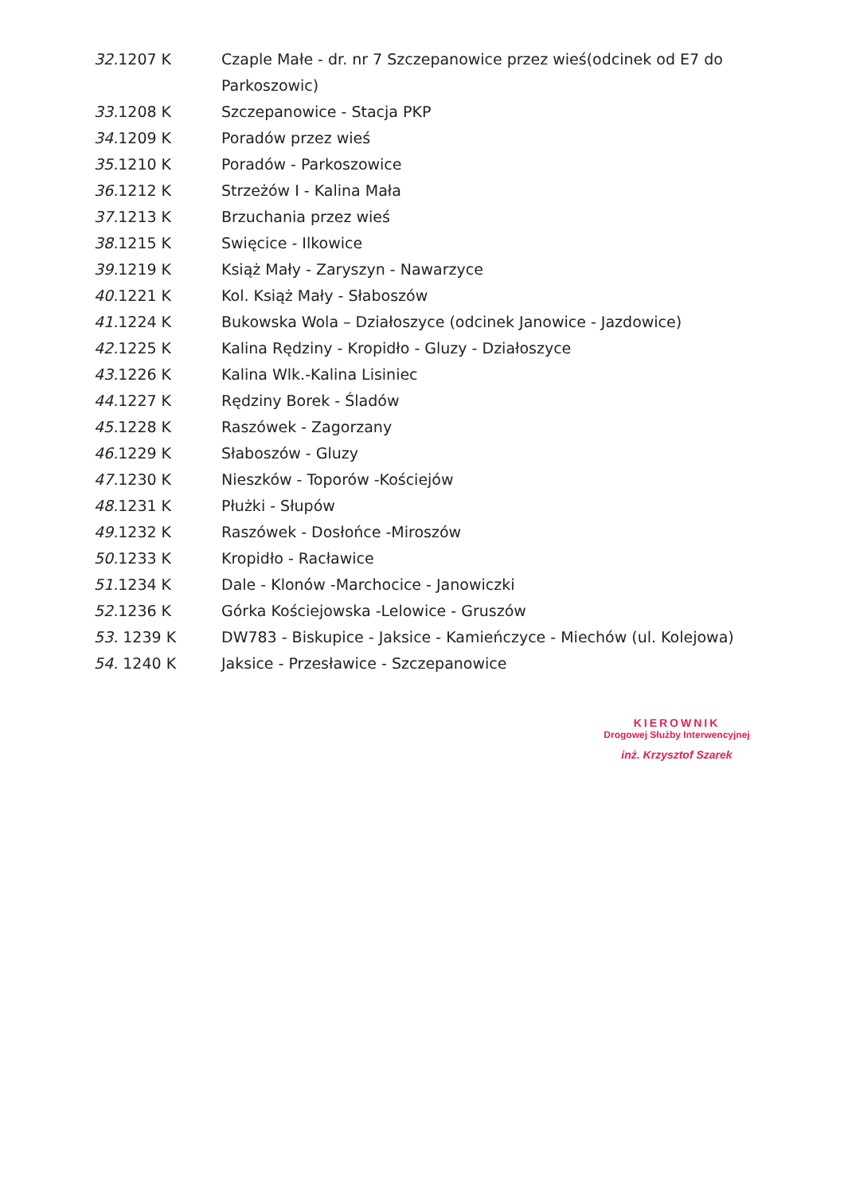32. 1207 K Czaple Małe - dr. nr 7 Szczepanowice przez wieś(odcinek od E7 do Parkoszowic)
33. 1208 K Szczepanowice - Stacja PKP
34. 1209 K Poradów przez wieś
35. 1210 K Poradów - Parkoszowice
36. 1212 K Strzeżów I - Kalina Mała
37. 1213 K Brzuchania przez wieś
38. 1215 K Swięcice - Ilkowice
39. 1219 K Książ Mały - Zaryszyn - Nawarzyce
40. 1221 K Kol. Książ Mały - Słaboszów
41. 1224 K Bukowska Wola – Działoszyce (odcinek Janowice - Jazdowice)
42. 1225 K Kalina Rędziny - Kropidło - Gluzy - Działoszyce
43. 1226 K Kalina Wlk.-Kalina Lisiniec
44. 1227 K Rędziny Borek - Śladów
45. 1228 K Raszówek - Zagorzany
46. 1229 K Słaboszów - Gluzy
47. 1230 K Nieszków - Toporów -Kościejów
48. 1231 K Płużki - Słupów
49. 1232 K Raszówek - Dosłońce -Miroszów
50. 1233 K Kropidło - Racławice
51. 1234 K Dale - Klonów -Marchocice - Janowiczki
52. 1236 K Górka Kościejowska -Lelowice - Gruszów
53. 1239 K DW783 - Biskupice - Jaksice - Kamieńczyce - Miechów (ul. Kolejowa)
54. 1240 K Jaksice - Przesławice - Szczepanowice
KIEROWNIK
Drogowej Służby Interwencyjnej
inż. Krzysztof Szarek